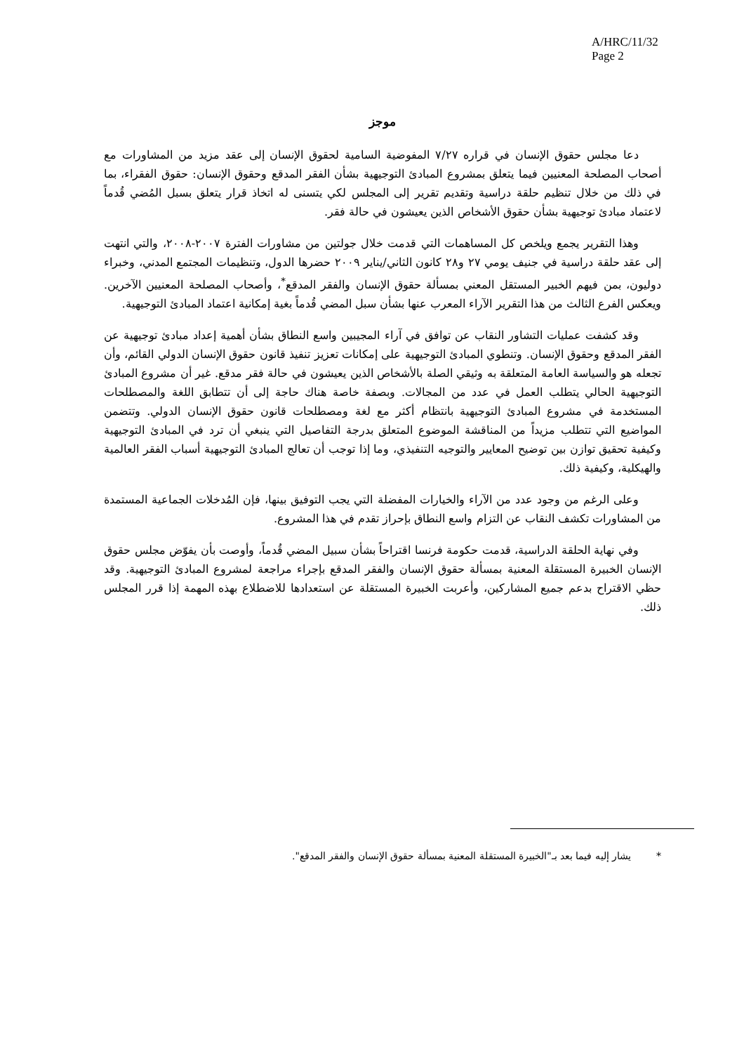A/HRC/11/32
Page 2
موجز
دعا مجلس حقوق الإنسان في قراره ٧/٢٧ المفوضية السامية لحقوق الإنسان إلى عقد مزيد من المشاورات مع أصحاب المصلحة المعنيين فيما يتعلق بمشروع المبادئ التوجيهية بشأن الفقر المدقع وحقوق الإنسان: حقوق الفقراء، بما في ذلك من خلال تنظيم حلقة دراسية وتقديم تقرير إلى المجلس لكي يتسنى له اتخاذ قرار يتعلق بسبل المُضي قُدماً لاعتماد مبادئ توجيهية بشأن حقوق الأشخاص الذين يعيشون في حالة فقر.
وهذا التقرير يجمع ويلخص كل المساهمات التي قدمت خلال جولتين من مشاورات الفترة ٢٠٠٧-٢٠٠٨، والتي انتهت إلى عقد حلقة دراسية في جنيف يومي ٢٧ و٢٨ كانون الثاني/يناير ٢٠٠٩ حضرها الدول، وتنظيمات المجتمع المدني، وخبراء دوليون، بمن فيهم الخبير المستقل المعني بمسألة حقوق الإنسان والفقر المدقع<sup>*</sup>، وأصحاب المصلحة المعنيين الآخرين. ويعكس الفرع الثالث من هذا التقرير الآراء المعرب عنها بشأن سبل المضي قُدماً بغية إمكانية اعتماد المبادئ التوجيهية.
وقد كشفت عمليات التشاور النقاب عن توافق في آراء المجيبين واسع النطاق بشأن أهمية إعداد مبادئ توجيهية عن الفقر المدقع وحقوق الإنسان. وتنطوي المبادئ التوجيهية على إمكانات تعزيز تنفيذ قانون حقوق الإنسان الدولي القائم، وأن تجعله هو والسياسة العامة المتعلقة به وثيقي الصلة بالأشخاص الذين يعيشون في حالة فقر مدقع. غير أن مشروع المبادئ التوجيهية الحالي يتطلب العمل في عدد من المجالات. وبصفة خاصة هناك حاجة إلى أن تتطابق اللغة والمصطلحات المستخدمة في مشروع المبادئ التوجيهية بانتظام أكثر مع لغة ومصطلحات قانون حقوق الإنسان الدولي. وتتضمن المواضيع التي تتطلب مزيداً من المناقشة الموضوع المتعلق بدرجة التفاصيل التي ينبغي أن ترد في المبادئ التوجيهية وكيفية تحقيق توازن بين توضيح المعايير والتوجيه التنفيذي، وما إذا توجب أن تعالج المبادئ التوجيهية أسباب الفقر العالمية والهيكلية، وكيفية ذلك.
وعلى الرغم من وجود عدد من الآراء والخيارات المفضلة التي يجب التوفيق بينها، فإن المُدخلات الجماعية المستمدة من المشاورات تكشف النقاب عن التزام واسع النطاق بإحراز تقدم في هذا المشروع.
وفي نهاية الحلقة الدراسية، قدمت حكومة فرنسا اقتراحاً بشأن سبيل المضي قُدماً، وأوصت بأن يفوّض مجلس حقوق الإنسان الخبيرة المستقلة المعنية بمسألة حقوق الإنسان والفقر المدقع بإجراء مراجعة لمشروع المبادئ التوجيهية. وقد حظي الاقتراح بدعم جميع المشاركين، وأعربت الخبيرة المستقلة عن استعدادها للاضطلاع بهذه المهمة إذا قرر المجلس ذلك.
* يشار إليه فيما بعد بـ"الخبيرة المستقلة المعنية بمسألة حقوق الإنسان والفقر المدقع".